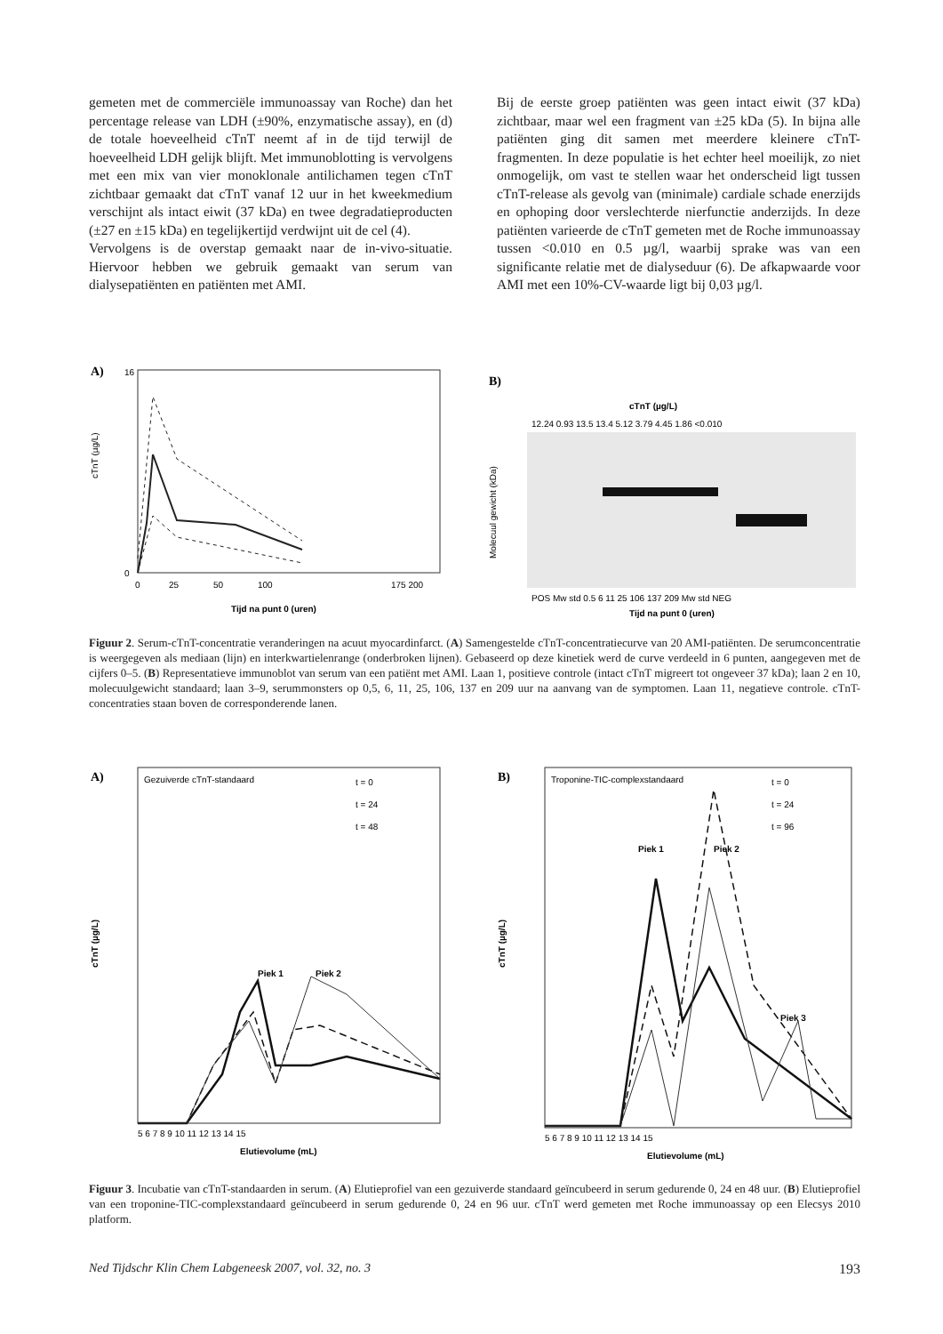gemeten met de commerciële immunoassay van Roche) dan het percentage release van LDH (±90%, enzymatische assay), en (d) de totale hoeveelheid cTnT neemt af in de tijd terwijl de hoeveelheid LDH gelijk blijft. Met immunoblotting is vervolgens met een mix van vier monoklonale antilichamen tegen cTnT zichtbaar gemaakt dat cTnT vanaf 12 uur in het kweekmedium verschijnt als intact eiwit (37 kDa) en twee degradatieproducten (±27 en ±15 kDa) en tegelijkertijd verdwijnt uit de cel (4).
Vervolgens is de overstap gemaakt naar de in-vivo-situatie. Hiervoor hebben we gebruik gemaakt van serum van dialysepatiënten en patiënten met AMI.
Bij de eerste groep patiënten was geen intact eiwit (37 kDa) zichtbaar, maar wel een fragment van ±25 kDa (5). In bijna alle patiënten ging dit samen met meerdere kleinere cTnT-fragmenten. In deze populatie is het echter heel moeilijk, zo niet onmogelijk, om vast te stellen waar het onderscheid ligt tussen cTnT-release als gevolg van (minimale) cardiale schade enerzijds en ophoping door verslechterde nierfunctie anderzijds. In deze patiënten varieerde de cTnT gemeten met de Roche immunoassay tussen <0.010 en 0.5 µg/l, waarbij sprake was van een significante relatie met de dialyseduur (6). De afkapwaarde voor AMI met een 10%-CV-waarde ligt bij 0,03 µg/l.
A)
16
0
0
25
50
100
175 200
cTnT (µg/L)
Tijd na punt 0 (uren)
B)
cTnT (µg/L)
12.24 0.93 13.5 13.4 5.12 3.79 4.45 1.86 <0.010
Molecuul gewicht (kDa)
POS Mw std 0.5 6 11 25 106 137 209 Mw std NEG
Tijd na punt 0 (uren)
Figuur 2. Serum-cTnT-concentratie veranderingen na acuut myocardinfarct. (A) Samengestelde cTnT-concentratiecurve van 20 AMI-patiënten. De serumconcentratie is weergegeven als mediaan (lijn) en interkwartielenrange (onderbroken lijnen). Gebaseerd op deze kinetiek werd de curve verdeeld in 6 punten, aangegeven met de cijfers 0–5. (B) Representatieve immunoblot van serum van een patiënt met AMI. Laan 1, positieve controle (intact cTnT migreert tot ongeveer 37 kDa); laan 2 en 10, molecuulgewicht standaard; laan 3–9, serummonsters op 0,5, 6, 11, 25, 106, 137 en 209 uur na aanvang van de symptomen. Laan 11, negatieve controle. cTnT-concentraties staan boven de corresponderende lanen.
A)
Gezuiverde cTnT-standaard
t = 0
t = 24
t = 48
Piek 1
Piek 2
cTnT (µg/L)
5 6 7 8 9 10 11 12 13 14 15
Elutievolume (mL)
B)
Troponine-TIC-complexstandaard
t = 0
t = 24
t = 96
Piek 1
Piek 2
Piek 3
cTnT (µg/L)
5 6 7 8 9 10 11 12 13 14 15
Elutievolume (mL)
Figuur 3. Incubatie van cTnT-standaarden in serum. (A) Elutieprofiel van een gezuiverde standaard geïncubeerd in serum gedurende 0, 24 en 48 uur. (B) Elutieprofiel van een troponine-TIC-complexstandaard geïncubeerd in serum gedurende 0, 24 en 96 uur. cTnT werd gemeten met Roche immunoassay op een Elecsys 2010 platform.
Ned Tijdschr Klin Chem Labgeneesk 2007, vol. 32, no. 3 193